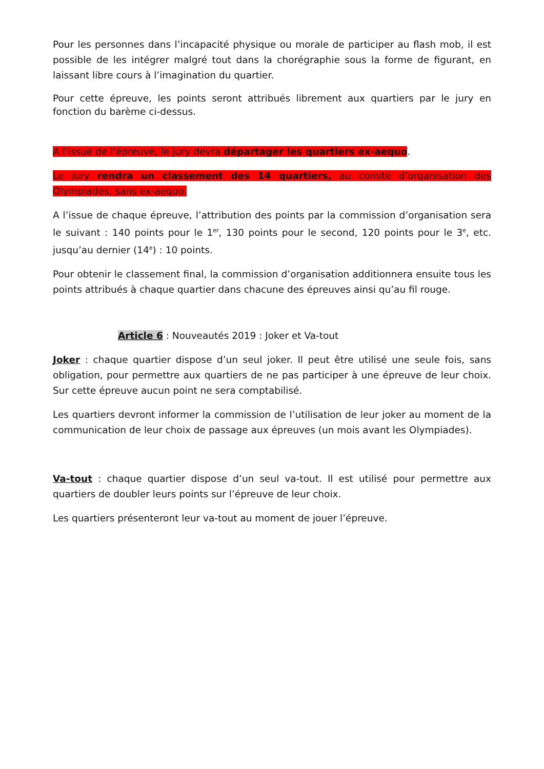Pour les personnes dans l’incapacité physique ou morale de participer au flash mob, il est possible de les intégrer malgré tout dans la chorégraphie sous la forme de figurant, en laissant libre cours à l’imagination du quartier.
Pour cette épreuve, les points seront attribués librement aux quartiers par le jury en fonction du barème ci-dessus.
A l’issue de l’épreuve, le jury devra départager les quartiers ex-aequo.
Le jury rendra un classement des 14 quartiers, au comité d’organisation des Olympiades, sans ex-aequo.
A l’issue de chaque épreuve, l’attribution des points par la commission d’organisation sera le suivant : 140 points pour le 1<sup>er</sup>, 130 points pour le second, 120 points pour le 3<sup>e</sup>, etc. jusqu’au dernier (14<sup>e</sup>) : 10 points.
Pour obtenir le classement final, la commission d’organisation additionnera ensuite tous les points attribués à chaque quartier dans chacune des épreuves ainsi qu’au fil rouge.
Article 6 : Nouveautés 2019 : Joker et Va-tout
Joker : chaque quartier dispose d’un seul joker. Il peut être utilisé une seule fois, sans obligation, pour permettre aux quartiers de ne pas participer à une épreuve de leur choix. Sur cette épreuve aucun point ne sera comptabilisé.
Les quartiers devront informer la commission de l’utilisation de leur joker au moment de la communication de leur choix de passage aux épreuves (un mois avant les Olympiades).
Va-tout : chaque quartier dispose d’un seul va-tout. Il est utilisé pour permettre aux quartiers de doubler leurs points sur l’épreuve de leur choix.
Les quartiers présenteront leur va-tout au moment de jouer l’épreuve.